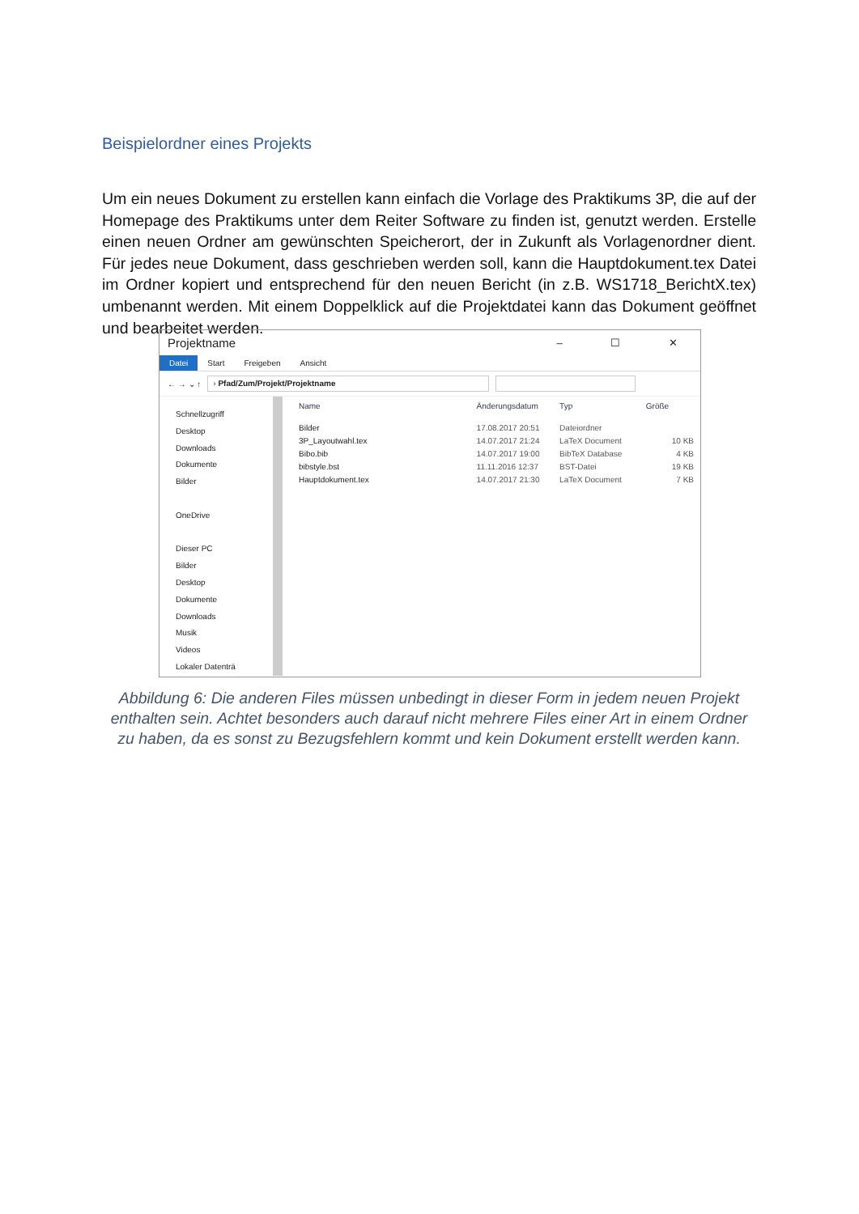Beispielordner eines Projekts
Um ein neues Dokument zu erstellen kann einfach die Vorlage des Praktikums 3P, die auf der Homepage des Praktikums unter dem Reiter Software zu finden ist, genutzt werden. Erstelle einen neuen Ordner am gewünschten Speicherort, der in Zukunft als Vorlagenordner dient. Für jedes neue Dokument, dass geschrieben werden soll, kann die Hauptdokument.tex Datei im Ordner kopiert und entsprechend für den neuen Bericht (in z.B. WS1718_BerichtX.tex) umbenannt werden. Mit einem Doppelklick auf die Projektdatei kann das Dokument geöffnet und bearbeitet werden.
Projektname – ☐ ✕
Datei Start Freigeben Ansicht
← → ⌄ ↑
› Pfad/Zum/Projekt/Projektname
Schnellzugriff
Desktop
Downloads
Dokumente
Bilder
OneDrive
Dieser PC
Bilder
Desktop
Dokumente
Downloads
Musik
Videos
Lokaler Datenträ
| Name | Änderungsdatum | Typ | Größe |
| --- | --- | --- | --- |
| Bilder | 17.08.2017 20:51 | Dateiordner | |
| 3P_Layoutwahl.tex | 14.07.2017 21:24 | LaTeX Document | 10 KB |
| Bibo.bib | 14.07.2017 19:00 | BibTeX Database | 4 KB |
| bibstyle.bst | 11.11.2016 12:37 | BST-Datei | 19 KB |
| Hauptdokument.tex | 14.07.2017 21:30 | LaTeX Document | 7 KB |
Abbildung 6: Die anderen Files müssen unbedingt in dieser Form in jedem neuen Projekt enthalten sein. Achtet besonders auch darauf nicht mehrere Files einer Art in einem Ordner zu haben, da es sonst zu Bezugsfehlern kommt und kein Dokument erstellt werden kann.